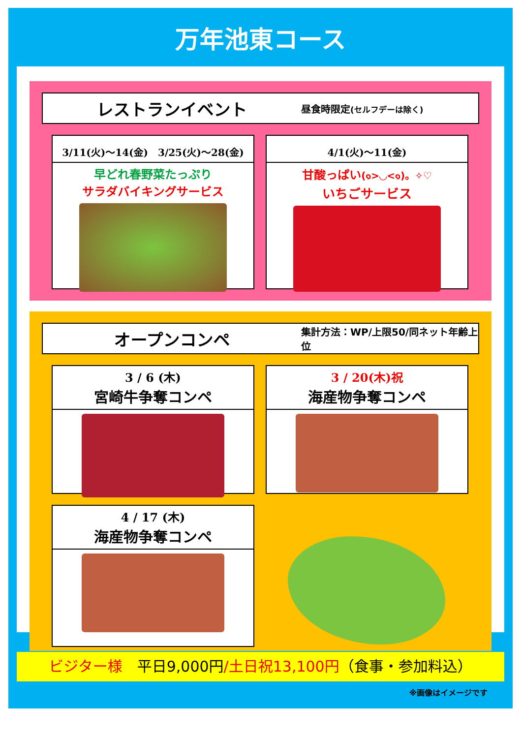万年池東コース
レストランイベント
昼食時限定(セルフデーは除く)
3/11(火)～14(金)　3/25(火)～28(金)
早どれ春野菜たっぷり
サラダバイキングサービス
4/1(火)～11(金)
甘酸っぱい(๑>◡<๑)。✧♡
いちごサービス
オープンコンペ
集計方法：WP/上限50/同ネット年齢上位
3 / 6 (木)
宮崎牛争奪コンペ
3 / 20(木)祝
海産物争奪コンペ
4 / 17 (木)
海産物争奪コンペ
ビジター様　平日9,000円/土日祝13,100円（食事・参加料込）
※画像はイメージです